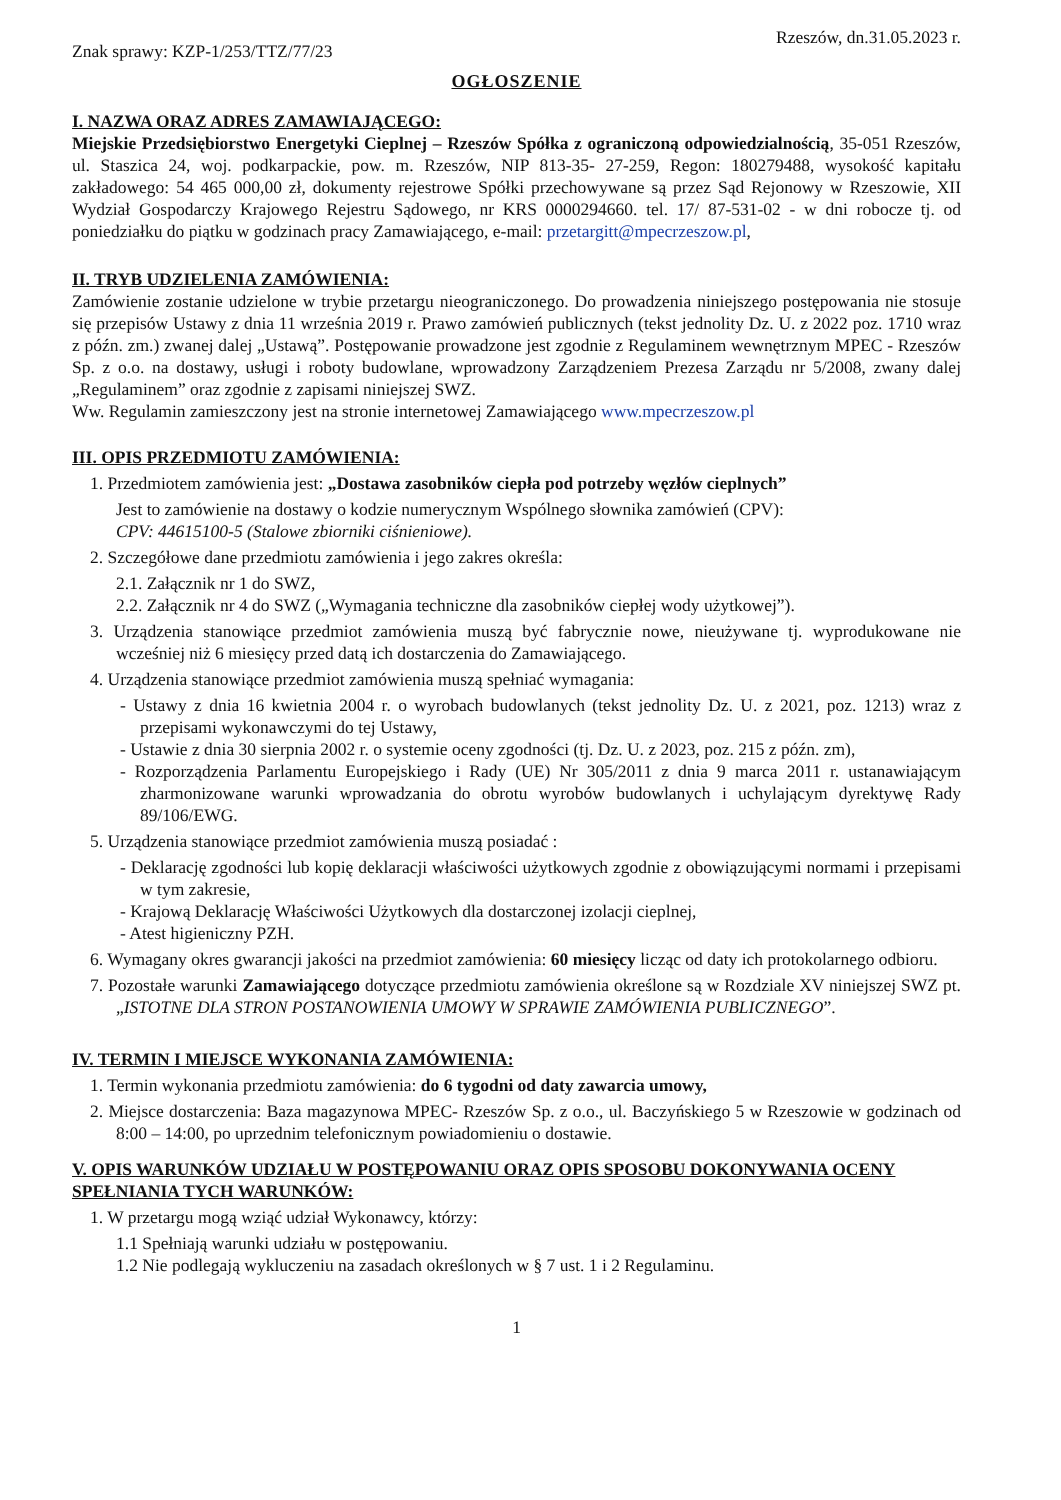Znak sprawy: KZP-1/253/TTZ/77/23
Rzeszów, dn.31.05.2023 r.
OGŁOSZENIE
I. NAZWA ORAZ ADRES ZAMAWIAJĄCEGO:
Miejskie Przedsiębiorstwo Energetyki Cieplnej – Rzeszów Spółka z ograniczoną odpowiedzialnością, 35-051 Rzeszów, ul. Staszica 24, woj. podkarpackie, pow. m. Rzeszów, NIP 813-35- 27-259, Regon: 180279488, wysokość kapitału zakładowego: 54 465 000,00 zł, dokumenty rejestrowe Spółki przechowywane są przez Sąd Rejonowy w Rzeszowie, XII Wydział Gospodarczy Krajowego Rejestru Sądowego, nr KRS 0000294660. tel. 17/ 87-531-02 - w dni robocze tj. od poniedziałku do piątku w godzinach pracy Zamawiającego, e-mail: przetargitt@mpecrzeszow.pl,
II. TRYB UDZIELENIA ZAMÓWIENIA:
Zamówienie zostanie udzielone w trybie przetargu nieograniczonego. Do prowadzenia niniejszego postępowania nie stosuje się przepisów Ustawy z dnia 11 września 2019 r. Prawo zamówień publicznych (tekst jednolity Dz. U. z 2022 poz. 1710 wraz z późn. zm.) zwanej dalej „Ustawą”. Postępowanie prowadzone jest zgodnie z Regulaminem wewnętrznym MPEC - Rzeszów Sp. z o.o. na dostawy, usługi i roboty budowlane, wprowadzony Zarządzeniem Prezesa Zarządu nr 5/2008, zwany dalej „Regulaminem” oraz zgodnie z zapisami niniejszej SWZ.
Ww. Regulamin zamieszczony jest na stronie internetowej Zamawiającego www.mpecrzeszow.pl
III. OPIS PRZEDMIOTU ZAMÓWIENIA:
1. Przedmiotem zamówienia jest: „Dostawa zasobników ciepła pod potrzeby węzłów cieplnych”
Jest to zamówienie na dostawy o kodzie numerycznym Wspólnego słownika zamówień (CPV):
CPV: 44615100-5 (Stalowe zbiorniki ciśnieniowe).
2. Szczegółowe dane przedmiotu zamówienia i jego zakres określa:
2.1. Załącznik nr 1 do SWZ,
2.2. Załącznik nr 4 do SWZ („Wymagania techniczne dla zasobników ciepłej wody użytkowej”).
3. Urządzenia stanowiące przedmiot zamówienia muszą być fabrycznie nowe, nieużywane tj. wyprodukowane nie wcześniej niż 6 miesięcy przed datą ich dostarczenia do Zamawiającego.
4. Urządzenia stanowiące przedmiot zamówienia muszą spełniać wymagania:
- Ustawy z dnia 16 kwietnia 2004 r. o wyrobach budowlanych (tekst jednolity Dz. U. z 2021, poz. 1213) wraz z przepisami wykonawczymi do tej Ustawy,
- Ustawie z dnia 30 sierpnia 2002 r. o systemie oceny zgodności (tj. Dz. U. z 2023, poz. 215 z późn. zm),
- Rozporządzenia Parlamentu Europejskiego i Rady (UE) Nr 305/2011 z dnia 9 marca 2011 r. ustanawiającym zharmonizowane warunki wprowadzania do obrotu wyrobów budowlanych i uchylającym dyrektywę Rady 89/106/EWG.
5. Urządzenia stanowiące przedmiot zamówienia muszą posiadać :
- Deklarację zgodności lub kopię deklaracji właściwości użytkowych zgodnie z obowiązującymi normami i przepisami w tym zakresie,
- Krajową Deklarację Właściwości Użytkowych dla dostarczonej izolacji cieplnej,
- Atest higieniczny PZH.
6. Wymagany okres gwarancji jakości na przedmiot zamówienia: 60 miesięcy licząc od daty ich protokolarnego odbioru.
7. Pozostałe warunki Zamawiającego dotyczące przedmiotu zamówienia określone są w Rozdziale XV niniejszej SWZ pt. „ISTOTNE DLA STRON POSTANOWIENIA UMOWY W SPRAWIE ZAMÓWIENIA PUBLICZNEGO”.
IV. TERMIN I MIEJSCE WYKONANIA ZAMÓWIENIA:
1. Termin wykonania przedmiotu zamówienia: do 6 tygodni od daty zawarcia umowy,
2. Miejsce dostarczenia: Baza magazynowa MPEC- Rzeszów Sp. z o.o., ul. Baczyńskiego 5 w Rzeszowie w godzinach od 8:00 – 14:00, po uprzednim telefonicznym powiadomieniu o dostawie.
V. OPIS WARUNKÓW UDZIAŁU W POSTĘPOWANIU ORAZ OPIS SPOSOBU DOKONYWANIA OCENY SPEŁNIANIA TYCH WARUNKÓW:
1. W przetargu mogą wziąć udział Wykonawcy, którzy:
1.1 Spełniają warunki udziału w postępowaniu.
1.2 Nie podlegają wykluczeniu na zasadach określonych w § 7 ust. 1 i 2 Regulaminu.
1